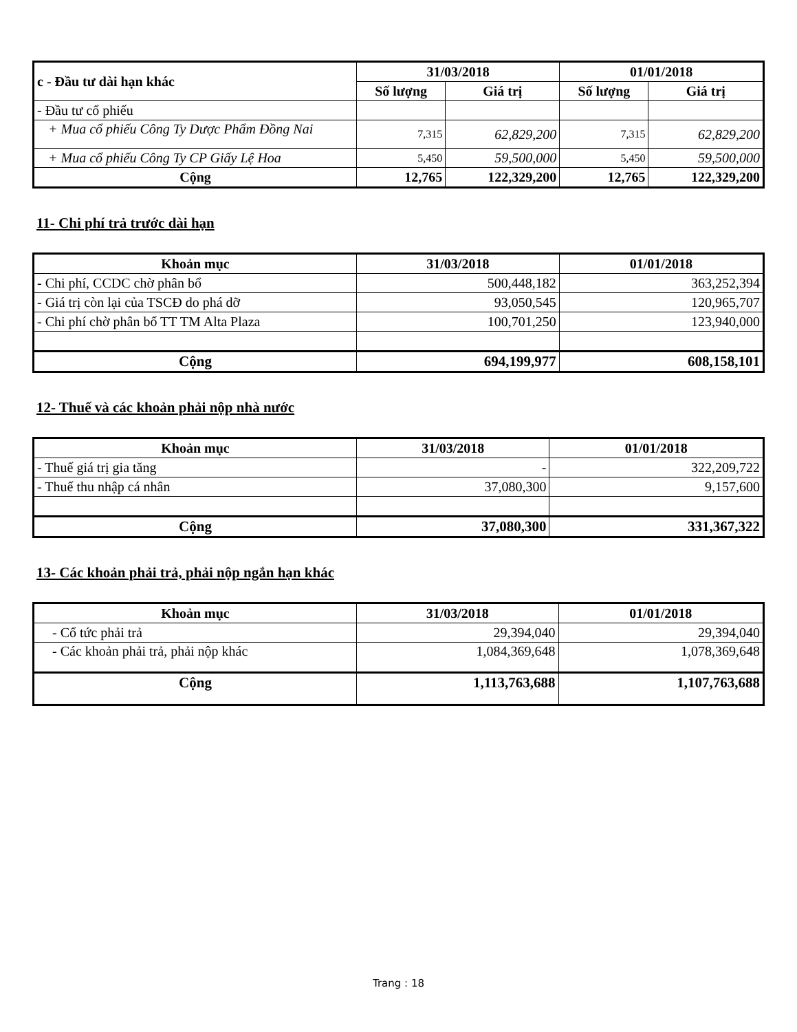| c - Đầu tư dài hạn khác | 31/03/2018 | | 01/01/2018 | |
| --- | --- | --- | --- | --- |
| | Số lượng | Giá trị | Số lượng | Giá trị |
| - Đầu tư cổ phiếu | | | | |
| + Mua cổ phiếu Công Ty Dược Phẩm Đồng Nai | 7,315 | 62,829,200 | 7,315 | 62,829,200 |
| + Mua cổ phiếu Công Ty CP Giấy Lệ Hoa | 5,450 | 59,500,000 | 5,450 | 59,500,000 |
| Cộng | 12,765 | 122,329,200 | 12,765 | 122,329,200 |
11- Chi phí trả trước dài hạn
| Khoản mục | 31/03/2018 | 01/01/2018 |
| --- | --- | --- |
| - Chi phí, CCDC chờ phân bổ | 500,448,182 | 363,252,394 |
| - Giá trị còn lại của TSCĐ do phá dỡ | 93,050,545 | 120,965,707 |
| - Chi phí chờ phân bổ TT TM Alta Plaza | 100,701,250 | 123,940,000 |
| Cộng | 694,199,977 | 608,158,101 |
12- Thuế và các khoản phải nộp nhà nước
| Khoản mục | 31/03/2018 | 01/01/2018 |
| --- | --- | --- |
| - Thuế giá trị gia tăng | - | 322,209,722 |
| - Thuế thu nhập cá nhân | 37,080,300 | 9,157,600 |
| Cộng | 37,080,300 | 331,367,322 |
13- Các khoản phải trả, phải nộp ngắn hạn khác
| Khoản mục | 31/03/2018 | 01/01/2018 |
| --- | --- | --- |
| - Cổ tức phải trả | 29,394,040 | 29,394,040 |
| - Các khoản phải trả, phải nộp khác | 1,084,369,648 | 1,078,369,648 |
| Cộng | 1,113,763,688 | 1,107,763,688 |
Trang : 18